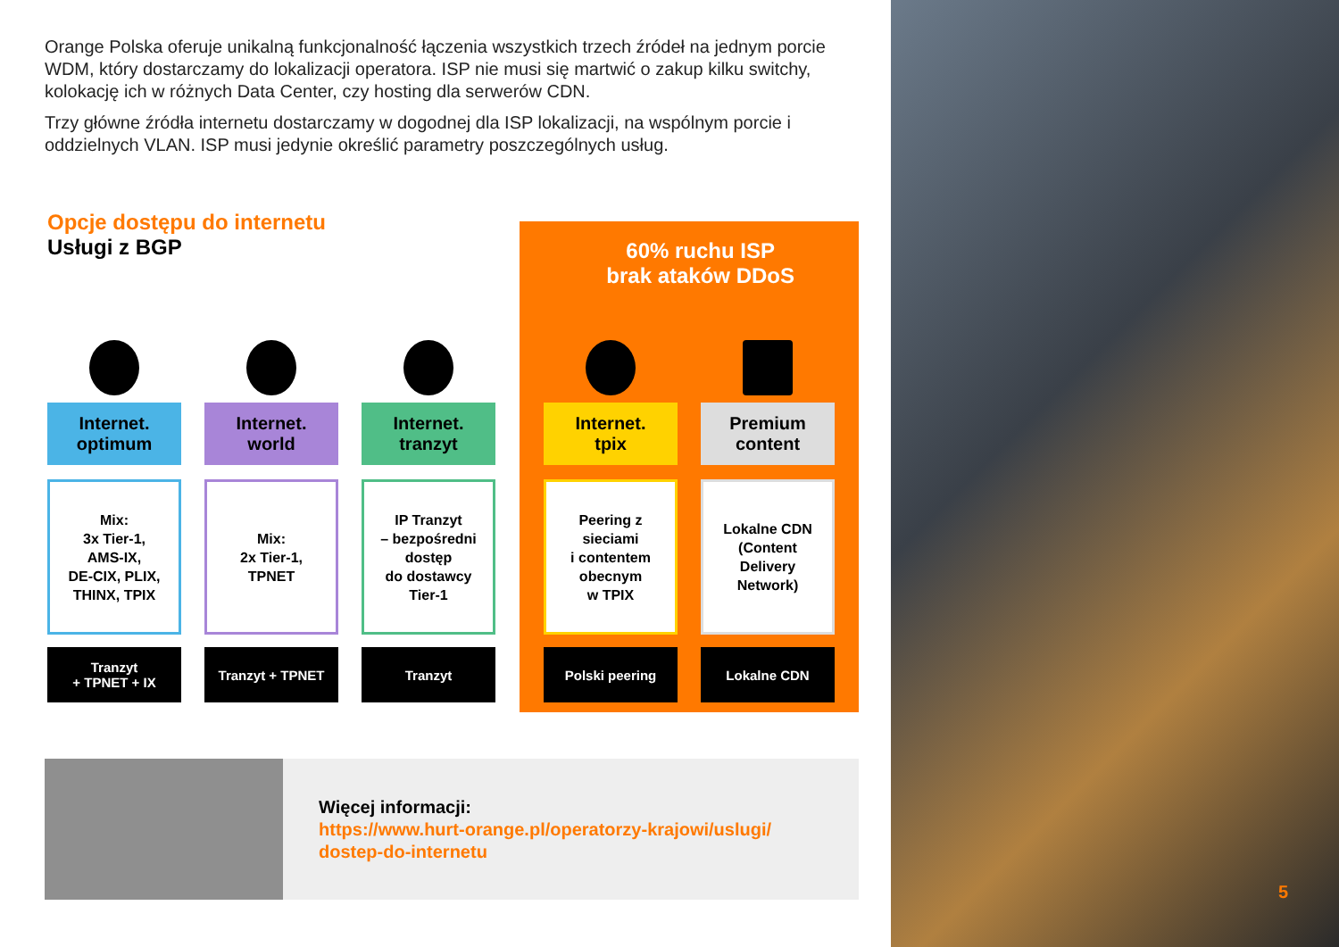Orange Polska oferuje unikalną funkcjonalność łączenia wszystkich trzech źródeł na jednym porcie WDM, który dostarczamy do lokalizacji operatora. ISP nie musi się martwić o zakup kilku switchy, kolokację ich w różnych Data Center, czy hosting dla serwerów CDN.
Trzy główne źródła internetu dostarczamy w dogodnej dla ISP lokalizacji, na wspólnym porcie i oddzielnych VLAN. ISP musi jedynie określić parametry poszczególnych usług.
Opcje dostępu do internetu
Usługi z BGP
60% ruchu ISP
brak ataków DDoS
Internet.
optimum
Mix:
3x Tier-1,
AMS-IX,
DE-CIX, PLIX,
THINX, TPIX
Tranzyt
+ TPNET + IX
Internet.
world
Mix:
2x Tier-1,
TPNET
Tranzyt + TPNET
Internet.
tranzyt
IP Tranzyt
– bezpośredni
dostęp
do dostawcy
Tier-1
Tranzyt
Internet.
tpix
Peering z
sieciami
i contentem
obecnym
w TPIX
Polski peering
Premium
content
Lokalne CDN
(Content
Delivery
Network)
Lokalne CDN
Więcej informacji:
https://www.hurt-orange.pl/operatorzy-krajowi/uslugi/
dostep-do-internetu
5